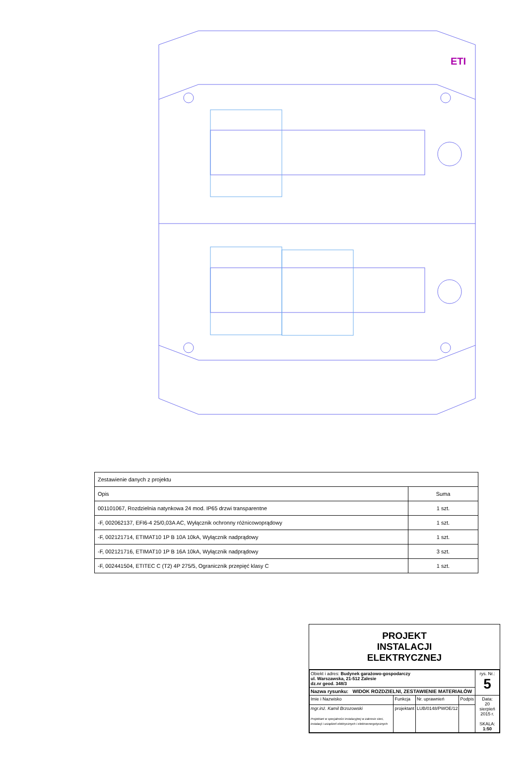ETI
| Zestawienie danych z projektu | |
| Opis | Suma |
| 001101067, Rozdzielnia natynkowa 24 mod. IP65 drzwi transparentne | 1 szt. |
| -F, 002062137, EFI6-4 25/0,03A AC, Wyłącznik ochronny różnicowoprądowy | 1 szt. |
| -F, 002121714, ETIMAT10 1P B 10A 10kA, Wyłącznik nadprądowy | 1 szt. |
| -F, 002121716, ETIMAT10 1P B 16A 10kA, Wyłącznik nadprądowy | 3 szt. |
| -F, 002441504, ETITEC C (T2) 4P 275/5, Ogranicznik przepięć klasy C | 1 szt. |
PROJEKT
INSTALACJI
ELEKTRYCZNEJ
| Obiekt i adres: Budynek garażowo-gospodarczy ul. Warszawska, 21-512 Zalesie dz.nr geod. 348/3 | | | | rys. Nr.: 5 |
| Nazwa rysunku: WIDOK ROZDZIELNI, ZESTAWIENIE MATERIAŁÓW | | | | |
| Imie i Nazwisko | Funkcja | Nr. uprawnień | Podpis | Data: 20 sierpień 2015 r. SKALA: 1:50 |
| mgr.inż. Kamil Brzozowski Projektant w specjalności instalacyjnej w zakresie sieci, instalacji i urządzeń elektrycznych i elektroenergetycznych | projektant | LUB/0148/PWOE/12 | | |